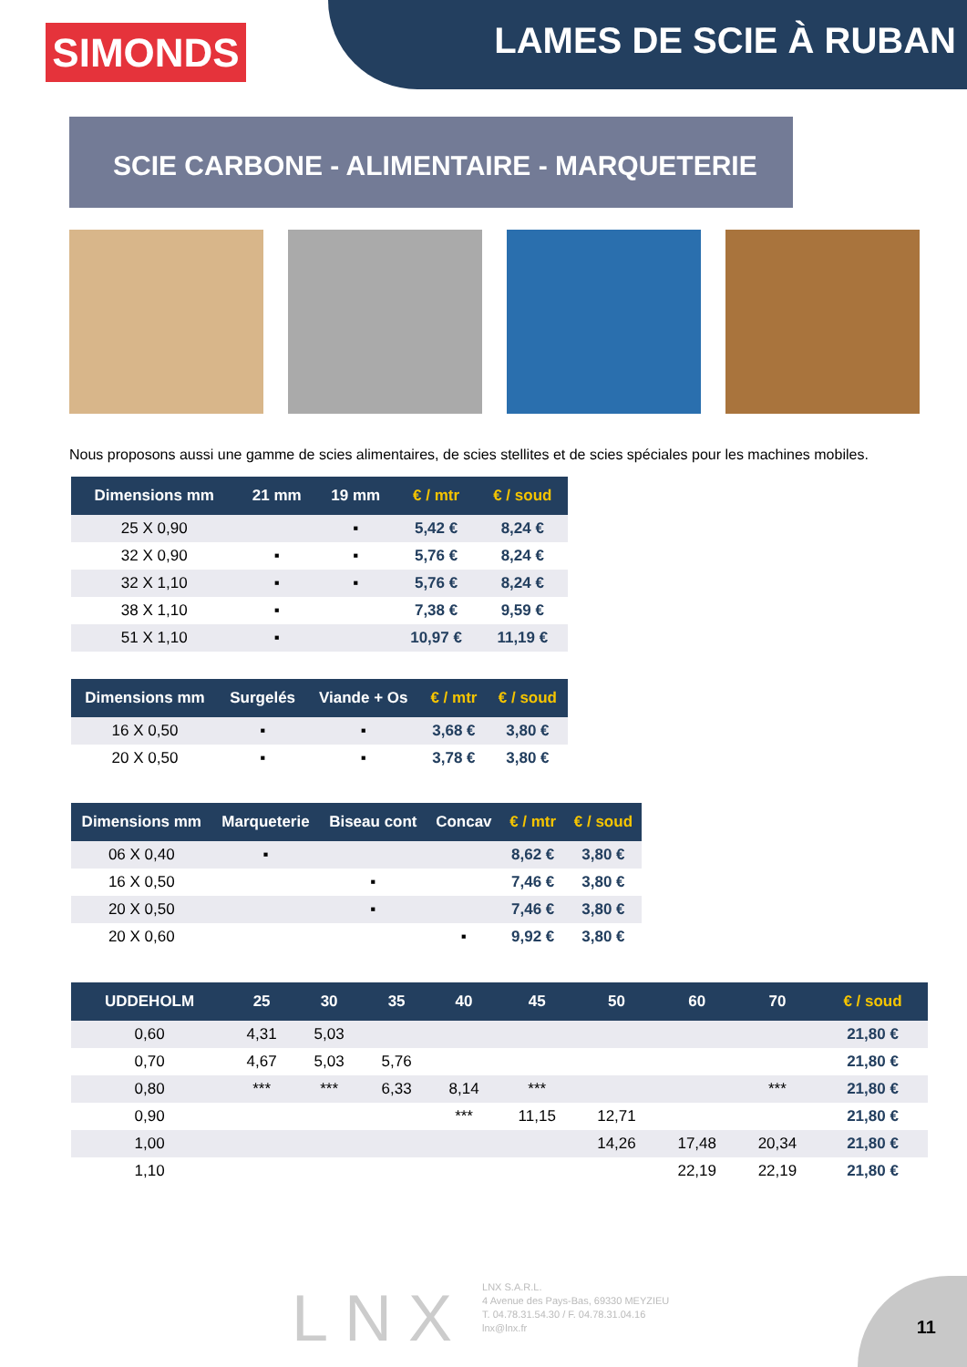SIMONDS LAMES DE SCIE À RUBAN
SCIE CARBONE - ALIMENTAIRE - MARQUETERIE
Nous proposons aussi une gamme de scies alimentaires, de scies stellites et de scies spéciales pour les machines mobiles.
| Dimensions mm | 21 mm | 19 mm | € / mtr | € / soud |
| --- | --- | --- | --- | --- |
| 25 X 0,90 | | ▪ | 5,42 € | 8,24 € |
| 32 X 0,90 | ▪ | ▪ | 5,76 € | 8,24 € |
| 32 X 1,10 | ▪ | ▪ | 5,76 € | 8,24 € |
| 38 X 1,10 | ▪ | | 7,38 € | 9,59 € |
| 51 X 1,10 | ▪ | | 10,97 € | 11,19 € |
| Dimensions mm | Surgelés | Viande + Os | € / mtr | € / soud |
| --- | --- | --- | --- | --- |
| 16 X 0,50 | ▪ | ▪ | 3,68 € | 3,80 € |
| 20 X 0,50 | ▪ | ▪ | 3,78 € | 3,80 € |
| Dimensions mm | Marqueterie | Biseau cont | Concav | € / mtr | € / soud |
| --- | --- | --- | --- | --- | --- |
| 06 X 0,40 | ▪ | | | 8,62 € | 3,80 € |
| 16 X 0,50 | | ▪ | | 7,46 € | 3,80 € |
| 20 X 0,50 | | ▪ | | 7,46 € | 3,80 € |
| 20 X 0,60 | | | ▪ | 9,92 € | 3,80 € |
| UDDEHOLM | 25 | 30 | 35 | 40 | 45 | 50 | 60 | 70 | € / soud |
| --- | --- | --- | --- | --- | --- | --- | --- | --- | --- |
| 0,60 | 4,31 | 5,03 | | | | | | | 21,80 € |
| 0,70 | 4,67 | 5,03 | 5,76 | | | | | | 21,80 € |
| 0,80 | *** | *** | 6,33 | 8,14 | *** | | | *** | 21,80 € |
| 0,90 | | | | *** | 11,15 | 12,71 | | | 21,80 € |
| 1,00 | | | | | | 14,26 | 17,48 | 20,34 | 21,80 € |
| 1,10 | | | | | | | 22,19 | 22,19 | 21,80 € |
LNX
LNX S.A.R.L.
4 Avenue des Pays-Bas, 69330 MEYZIEU
T. 04.78.31.54.30 / F. 04.78.31.04.16
lnx@lnx.fr
11